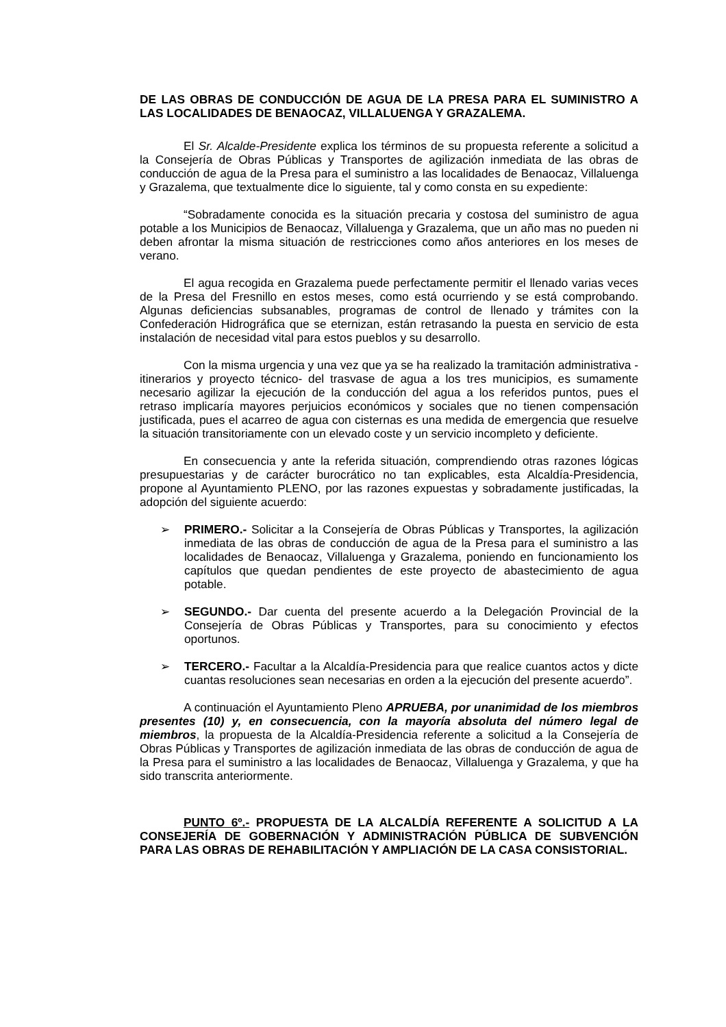DE LAS OBRAS DE CONDUCCIÓN DE AGUA DE LA PRESA PARA EL SUMINISTRO A LAS LOCALIDADES DE BENAOCAZ, VILLALUENGA Y GRAZALEMA.
El Sr. Alcalde-Presidente explica los términos de su propuesta referente a solicitud a la Consejería de Obras Públicas y Transportes de agilización inmediata de las obras de conducción de agua de la Presa para el suministro a las localidades de Benaocaz, Villaluenga y Grazalema, que textualmente dice lo siguiente, tal y como consta en su expediente:
“Sobradamente conocida es la situación precaria y costosa del suministro de agua potable a los Municipios de Benaocaz, Villaluenga y Grazalema, que un año mas no pueden ni deben afrontar la misma situación de restricciones como años anteriores en los meses de verano.
El agua recogida en Grazalema puede perfectamente permitir el llenado varias veces de la Presa del Fresnillo en estos meses, como está ocurriendo y se está comprobando. Algunas deficiencias subsanables, programas de control de llenado y trámites con la Confederación Hidrográfica que se eternizan, están retrasando la puesta en servicio de esta instalación de necesidad vital para estos pueblos y su desarrollo.
Con la misma urgencia y una vez que ya se ha realizado la tramitación administrativa -itinerarios y proyecto técnico- del trasvase de agua a los tres municipios, es sumamente necesario agilizar la ejecución de la conducción del agua a los referidos puntos, pues el retraso implicaría mayores perjuicios económicos y sociales que no tienen compensación justificada, pues el acarreo de agua con cisternas es una medida de emergencia que resuelve la situación transitoriamente con un elevado coste y un servicio incompleto y deficiente.
En consecuencia y ante la referida situación, comprendiendo otras razones lógicas presupuestarias y de carácter burocrático no tan explicables, esta Alcaldía-Presidencia, propone al Ayuntamiento PLENO, por las razones expuestas y sobradamente justificadas, la adopción del siguiente acuerdo:
➢ PRIMERO.- Solicitar a la Consejería de Obras Públicas y Transportes, la agilización inmediata de las obras de conducción de agua de la Presa para el suministro a las localidades de Benaocaz, Villaluenga y Grazalema, poniendo en funcionamiento los capítulos que quedan pendientes de este proyecto de abastecimiento de agua potable.
➢ SEGUNDO.- Dar cuenta del presente acuerdo a la Delegación Provincial de la Consejería de Obras Públicas y Transportes, para su conocimiento y efectos oportunos.
➢ TERCERO.- Facultar a la Alcaldía-Presidencia para que realice cuantos actos y dicte cuantas resoluciones sean necesarias en orden a la ejecución del presente acuerdo”.
A continuación el Ayuntamiento Pleno APRUEBA, por unanimidad de los miembros presentes (10) y, en consecuencia, con la mayoría absoluta del número legal de miembros, la propuesta de la Alcaldía-Presidencia referente a solicitud a la Consejería de Obras Públicas y Transportes de agilización inmediata de las obras de conducción de agua de la Presa para el suministro a las localidades de Benaocaz, Villaluenga y Grazalema, y que ha sido transcrita anteriormente.
PUNTO 6º.- PROPUESTA DE LA ALCALDÍA REFERENTE A SOLICITUD A LA CONSEJERÍA DE GOBERNACIÓN Y ADMINISTRACIÓN PÚBLICA DE SUBVENCIÓN PARA LAS OBRAS DE REHABILITACIÓN Y AMPLIACIÓN DE LA CASA CONSISTORIAL.